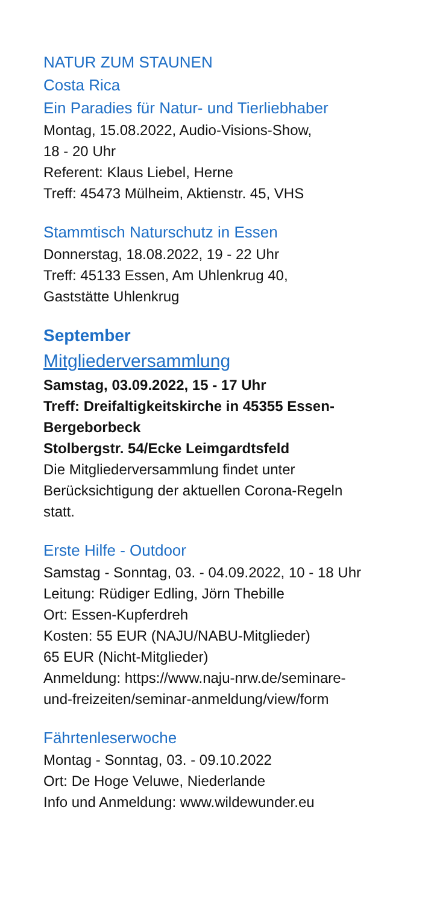NATUR ZUM STAUNEN
Costa Rica
Ein Paradies für Natur- und Tierliebhaber
Montag, 15.08.2022, Audio-Visions-Show,
18 - 20 Uhr
Referent: Klaus Liebel, Herne
Treff: 45473 Mülheim, Aktienstr. 45, VHS
Stammtisch Naturschutz in Essen
Donnerstag, 18.08.2022, 19 - 22 Uhr
Treff: 45133 Essen, Am Uhlenkrug 40,
Gaststätte Uhlenkrug
September
Mitgliederversammlung
Samstag, 03.09.2022, 15 - 17 Uhr
Treff: Dreifaltigkeitskirche in 45355 Essen-
Bergeborbeck
Stolbergstr. 54/Ecke Leimgardtsfeld
Die Mitgliederversammlung findet unter
Berücksichtigung der aktuellen Corona-Regeln
statt.
Erste Hilfe - Outdoor
Samstag - Sonntag, 03. - 04.09.2022, 10 - 18 Uhr
Leitung: Rüdiger Edling, Jörn Thebille
Ort: Essen-Kupferdreh
Kosten: 55 EUR (NAJU/NABU-Mitglieder)
65 EUR (Nicht-Mitglieder)
Anmeldung: https://www.naju-nrw.de/seminare-
und-freizeiten/seminar-anmeldung/view/form
Fährtenleserwoche
Montag - Sonntag, 03. - 09.10.2022
Ort: De Hoge Veluwe, Niederlande
Info und Anmeldung: www.wildewunder.eu